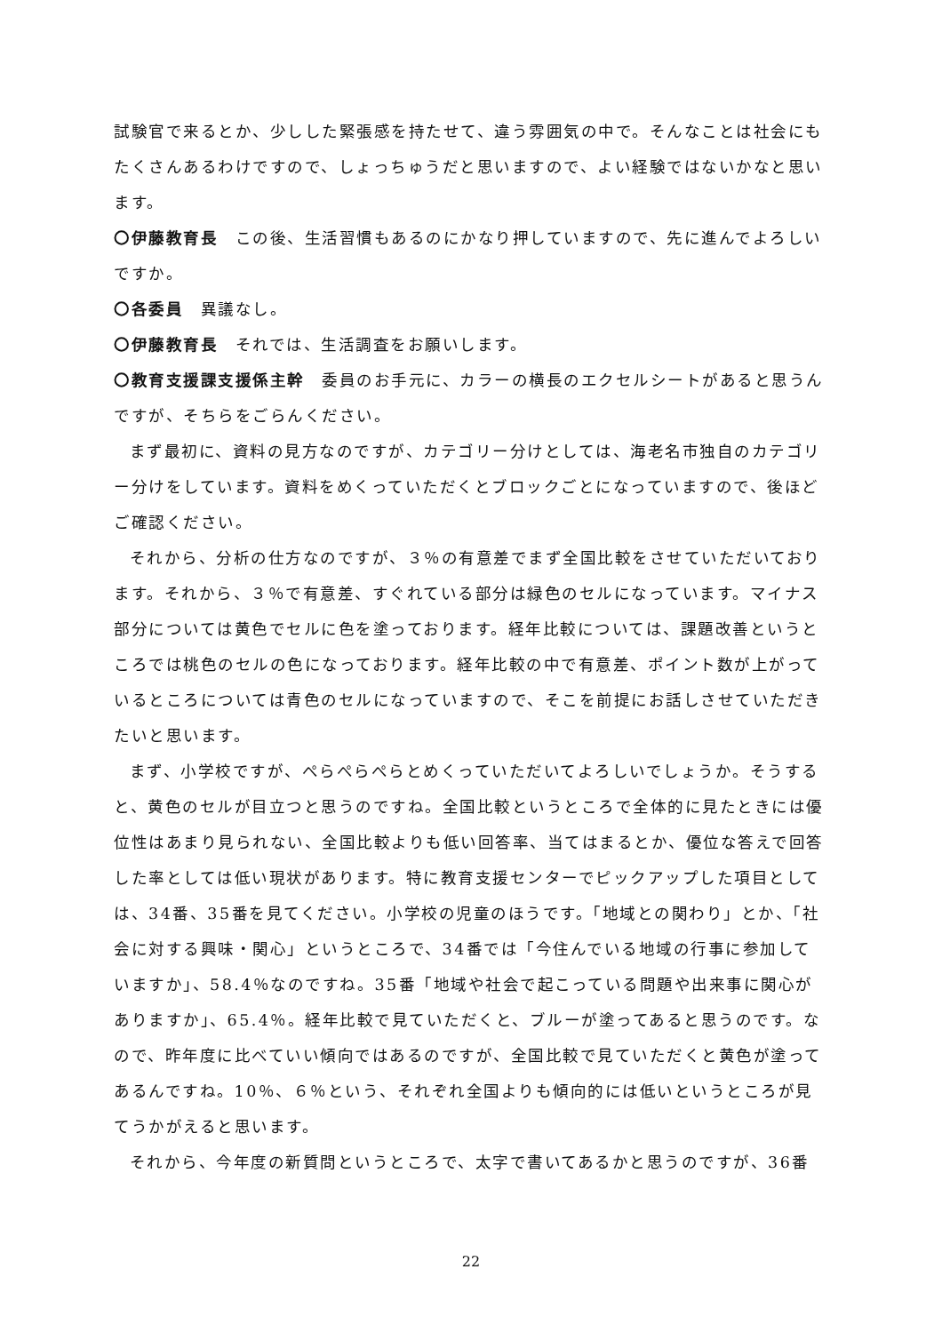試験官で来るとか、少しした緊張感を持たせて、違う雰囲気の中で。そんなことは社会にもたくさんあるわけですので、しょっちゅうだと思いますので、よい経験ではないかなと思います。
〇伊藤教育長　この後、生活習慣もあるのにかなり押していますので、先に進んでよろしいですか。
〇各委員　異議なし。
〇伊藤教育長　それでは、生活調査をお願いします。
〇教育支援課支援係主幹　委員のお手元に、カラーの横長のエクセルシートがあると思うんですが、そちらをごらんください。
まず最初に、資料の見方なのですが、カテゴリー分けとしては、海老名市独自のカテゴリー分けをしています。資料をめくっていただくとブロックごとになっていますので、後ほどご確認ください。
それから、分析の仕方なのですが、３％の有意差でまず全国比較をさせていただいております。それから、３％で有意差、すぐれている部分は緑色のセルになっています。マイナス部分については黄色でセルに色を塗っております。経年比較については、課題改善というところでは桃色のセルの色になっております。経年比較の中で有意差、ポイント数が上がっているところについては青色のセルになっていますので、そこを前提にお話しさせていただきたいと思います。
まず、小学校ですが、ぺらぺらぺらとめくっていただいてよろしいでしょうか。そうすると、黄色のセルが目立つと思うのですね。全国比較というところで全体的に見たときには優位性はあまり見られない、全国比較よりも低い回答率、当てはまるとか、優位な答えで回答した率としては低い現状があります。特に教育支援センターでピックアップした項目としては、34番、35番を見てください。小学校の児童のほうです。「地域との関わり」とか、「社会に対する興味・関心」というところで、34番では「今住んでいる地域の行事に参加していますか」、58.4％なのですね。35番「地域や社会で起こっている問題や出来事に関心がありますか」、65.4％。経年比較で見ていただくと、ブルーが塗ってあると思うのです。なので、昨年度に比べていい傾向ではあるのですが、全国比較で見ていただくと黄色が塗ってあるんですね。10％、６％という、それぞれ全国よりも傾向的には低いというところが見てうかがえると思います。
それから、今年度の新質問というところで、太字で書いてあるかと思うのですが、36番
22